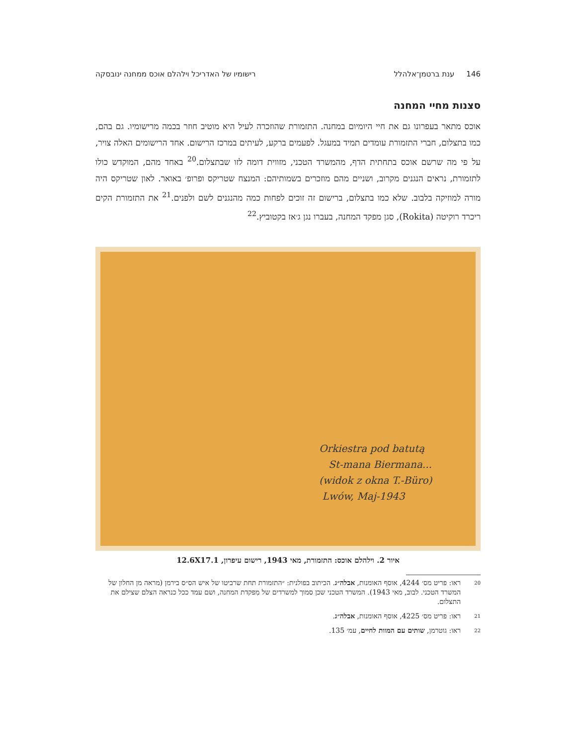146 ענת ברטמן־אלהלל רישומיו של האדריכל וילהלם אוכס ממחנה ינובסקה
סצנות מחיי המחנה
אוכס מתאר בעפרונו גם את חיי היומיום במחנה. התזמורת שהוזכרה לעיל היא מוטיב חוזר בכמה מרישומיו. גם בהם, כמו בתצלום, חברי התזמורת עומדים תמיד במעגל. לפעמים ברקע, לעיתים במרכז הרישום. אחד הרישומים האלה צויר, על פי מה שרשם אוכס בתחתית הדף, מהמשרד הטכני, מזווית דומה לזו שבתצלום.<sup>20</sup> באחד מהם, המוקדש כולו לתזמורת, נראים הנגנים מקרוב, ושניים מהם מוזכרים בשמותיהם: המנצח שטריקס ופרופ׳ באואר. לאון שטריקס היה מורה למוזיקה בלבוב. שלא כמו בתצלום, ברישום זה זוכים לפחות כמה מהנגנים לשם ולפנים.<sup>21</sup> את התזמורת הקים ריכרד רוקיטה (Rokita), סגן מפקד המחנה, בעברו נגן ג׳אז בקטוביץ.<sup>22</sup>
Orkiestra pod batutą
St-mana Biermana...
(widok z okna T.-Büro)
Lwów, Maj-1943
איור 2. וילהלם אוכס: התזמורת, מאי 1943, רישום עיפרון, 12.6X17.1
20 ראו: פריט מס׳ 4244, אוסף האומנות, אבלה״ג. הכיתוב בפולנית: ״התזמורת תחת שרביטו של איש הס״ס בירמן (מראה מן החלון של המשרד הטכני. לבוב, מאי 1943). המשרד הטכני שכן סמוך למשרדים של מִפקדת המחנה, ושם עמד ככל כנראה הצלם שצילם את התצלום.
21 ראו: פריט מס׳ 4225, אוסף האומנות, אבלה״ג.
22 ראו: גוטרמן, שותים עם המוות לחיים, עמ׳ 135.